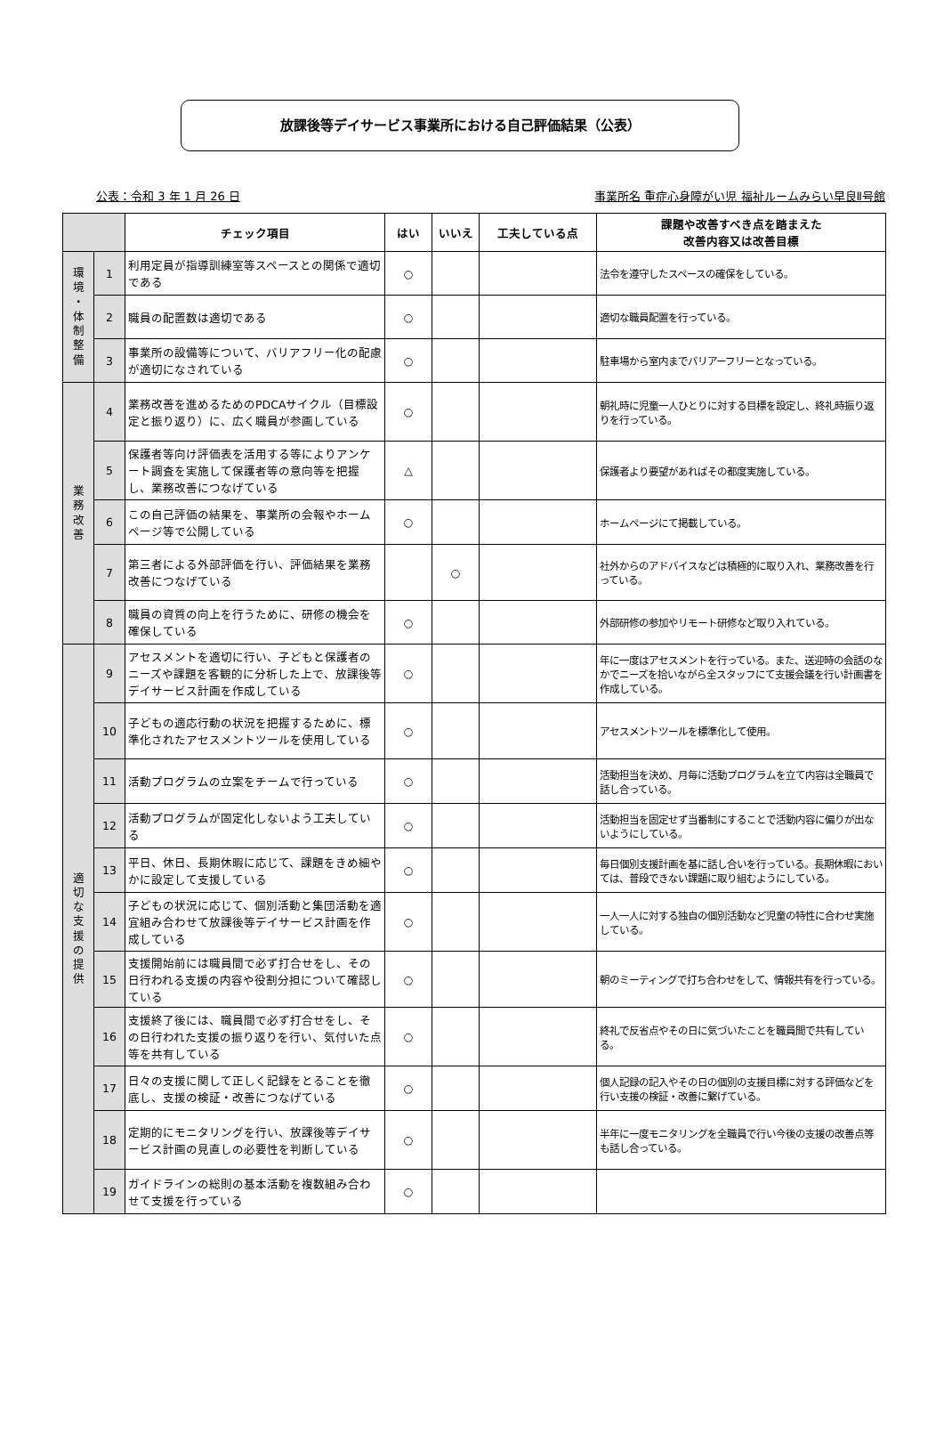放課後等デイサービス事業所における自己評価結果（公表）
公表：令和 3 年 1 月 26 日 事業所名 重症心身障がい児 福祉ルームみらい早良Ⅱ号館
| | | チェック項目 | はい | いいえ | 工夫している点 | 課題や改善すべき点を踏まえた 改善内容又は改善目標 |
| --- | --- | --- | --- | --- | --- | --- |
| 環 境 ・ 体 制 整 備 | 1 | 利用定員が指導訓練室等スペースとの関係で適切である | ○ | | | 法令を遵守したスペースの確保をしている。 |
| | 2 | 職員の配置数は適切である | ○ | | | 適切な職員配置を行っている。 |
| | 3 | 事業所の設備等について、バリアフリー化の配慮が適切になされている | ○ | | | 駐車場から室内までバリアーフリーとなっている。 |
| 業 務 改 善 | 4 | 業務改善を進めるためのPDCAサイクル（目標設定と振り返り）に、広く職員が参画している | ○ | | | 朝礼時に児童一人ひとりに対する目標を設定し、終礼時振り返りを行っている。 |
| | 5 | 保護者等向け評価表を活用する等によりアンケート調査を実施して保護者等の意向等を把握し、業務改善につなげている | △ | | | 保護者より要望があればその都度実施している。 |
| | 6 | この自己評価の結果を、事業所の会報やホームページ等で公開している | ○ | | | ホームページにて掲載している。 |
| | 7 | 第三者による外部評価を行い、評価結果を業務改善につなげている | | ○ | | 社外からのアドバイスなどは積極的に取り入れ、業務改善を行っている。 |
| | 8 | 職員の資質の向上を行うために、研修の機会を確保している | ○ | | | 外部研修の参加やリモート研修など取り入れている。 |
| 適 切 な 支 援 の 提 供 | 9 | アセスメントを適切に行い、子どもと保護者のニーズや課題を客観的に分析した上で、放課後等デイサービス計画を作成している | ○ | | | 年に一度はアセスメントを行っている。また、送迎時の会話のなかでニーズを拾いながら全スタッフにて支援会議を行い計画書を作成している。 |
| | 10 | 子どもの適応行動の状況を把握するために、標準化されたアセスメントツールを使用している | ○ | | | アセスメントツールを標準化して使用。 |
| | 11 | 活動プログラムの立案をチームで行っている | ○ | | | 活動担当を決め、月毎に活動プログラムを立て内容は全職員で話し合っている。 |
| | 12 | 活動プログラムが固定化しないよう工夫している | ○ | | | 活動担当を固定せず当番制にすることで活動内容に偏りが出ないようにしている。 |
| | 13 | 平日、休日、長期休暇に応じて、課題をきめ細やかに設定して支援している | ○ | | | 毎日個別支援計画を基に話し合いを行っている。長期休暇においては、普段できない課題に取り組むようにしている。 |
| | 14 | 子どもの状況に応じて、個別活動と集団活動を適宜組み合わせて放課後等デイサービス計画を作成している | ○ | | | 一人一人に対する独自の個別活動など児童の特性に合わせ実施している。 |
| | 15 | 支援開始前には職員間で必ず打合せをし、その日行われる支援の内容や役割分担について確認している | ○ | | | 朝のミーティングで打ち合わせをして、情報共有を行っている。 |
| | 16 | 支援終了後には、職員間で必ず打合せをし、その日行われた支援の振り返りを行い、気付いた点等を共有している | ○ | | | 終礼で反省点やその日に気づいたことを職員間で共有している。 |
| | 17 | 日々の支援に関して正しく記録をとることを徹底し、支援の検証・改善につなげている | ○ | | | 個人記録の記入やその日の個別の支援目標に対する評価などを行い支援の検証・改善に繋げている。 |
| | 18 | 定期的にモニタリングを行い、放課後等デイサービス計画の見直しの必要性を判断している | ○ | | | 半年に一度モニタリングを全職員で行い今後の支援の改善点等も話し合っている。 |
| | 19 | ガイドラインの総則の基本活動を複数組み合わせて支援を行っている | ○ | | | |